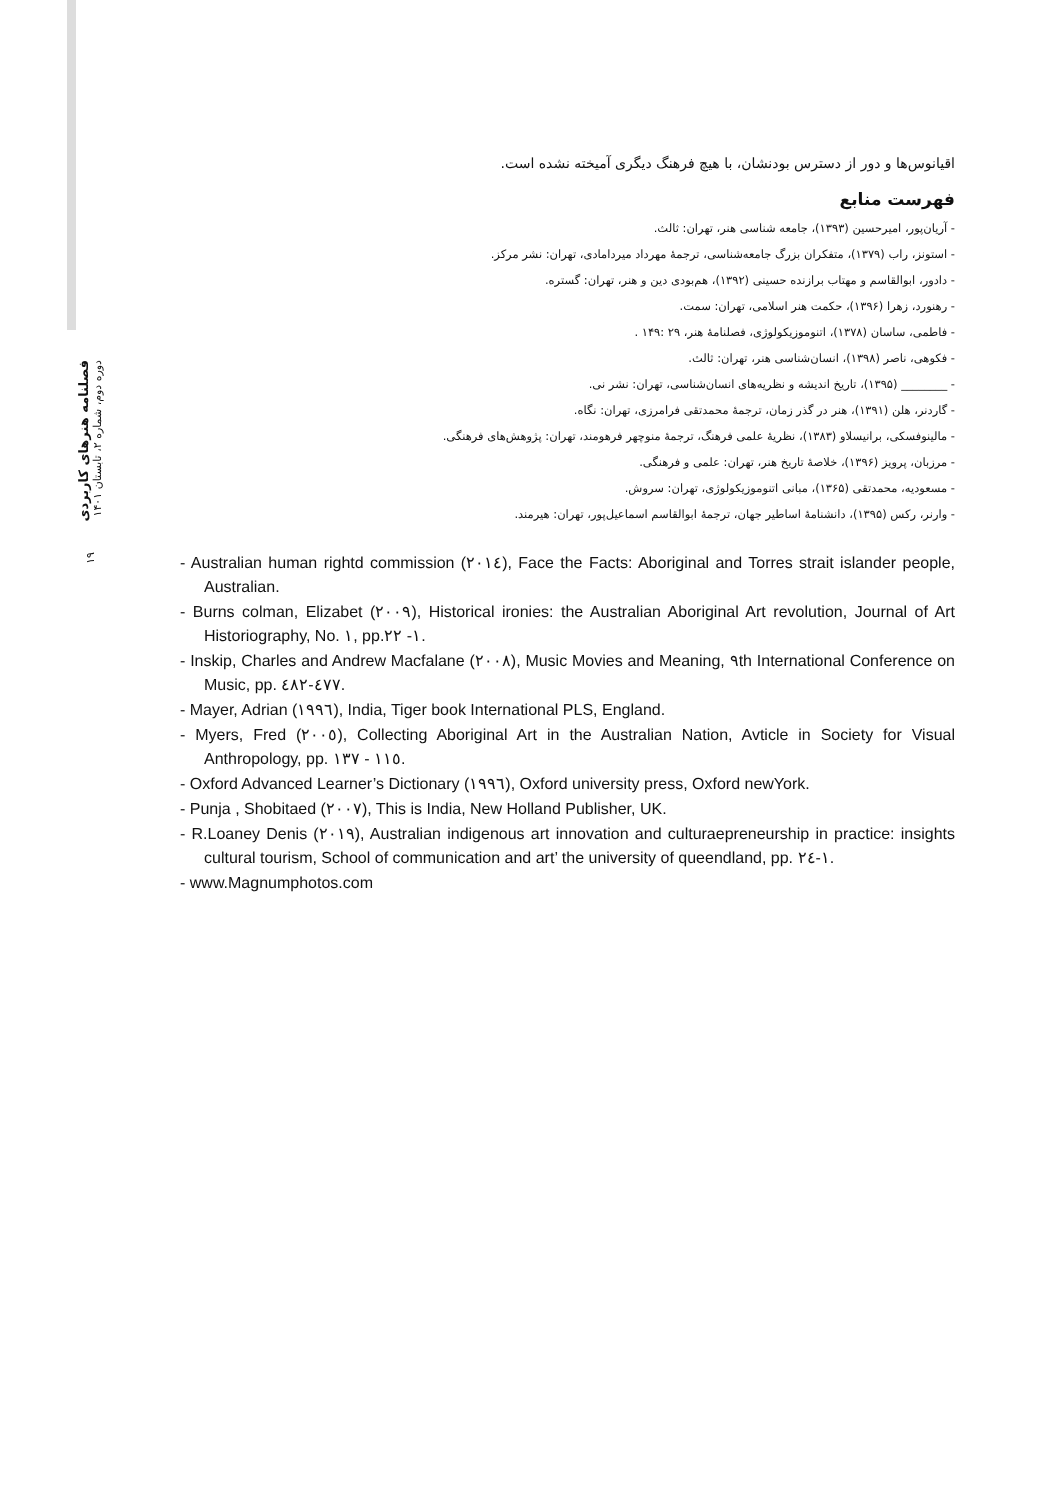فصلنامه هنرهای کاربردی
دوره دوم، شماره ۲، تابستان ۱۴۰۱
۱۹
اقیانوس‌ها و دور از دسترس بودنشان، با هیچ فرهنگ دیگری آمیخته نشده است.
فهرست منابع
- آریان‌پور، امیرحسین (۱۳۹۳)، جامعه شناسی هنر، تهران: ثالث.
- استونز، راب (۱۳۷۹)، متفکران بزرگ جامعه‌شناسی، ترجمهٔ مهرداد میردامادی، تهران: نشر مرکز.
- دادور، ابوالقاسم و مهتاب برازنده حسینی (۱۳۹۲)، هم‌بودی دین و هنر، تهران: گستره.
- رهنورد، زهرا (۱۳۹۶)، حکمت هنر اسلامی، تهران: سمت.
- فاطمی، ساسان (۱۳۷۸)، اتنوموزیکولوژی، فصلنامهٔ هنر، ۲۹ :۱۴۹ .
- فکوهی، ناصر (۱۳۹۸)، انسان‌شناسی هنر، تهران: ثالث.
- ________ (۱۳۹۵)، تاریخ اندیشه و نظریه‌های انسان‌شناسی، تهران: نشر نی.
- گاردنر، هلن (۱۳۹۱)، هنر در گذر زمان، ترجمهٔ محمدتقی فرامرزی، تهران: نگاه.
- مالینوفسکی، برانیسلاو (۱۳۸۳)، نظریهٔ علمی فرهنگ، ترجمهٔ منوچهر فرهومند، تهران: پژوهش‌های فرهنگی.
- مرزبان، پرویز (۱۳۹۶)، خلاصهٔ تاریخ هنر، تهران: علمی و فرهنگی.
- مسعودیه، محمدتقی (۱۳۶۵)، مبانی اتنوموزیکولوژی، تهران: سروش.
- وارنر، رکس (۱۳۹۵)، دانشنامهٔ اساطیر جهان، ترجمهٔ ابوالقاسم اسماعیل‌پور، تهران: هیرمند.
- Australian human rightd commission (٢٠١٤), Face the Facts: Aboriginal and Torres strait islander people, Australian.
- Burns colman, Elizabet (٢٠٠٩), Historical ironies: the Australian Aboriginal Art revolution, Journal of Art Historiography, No. ١, pp.١- ٢٢.
- Inskip, Charles and Andrew Macfalane (٢٠٠٨), Music Movies and Meaning, ٩th International Conference on Music, pp. ٤٧٧-٤٨٢.
- Mayer, Adrian (١٩٩٦), India, Tiger book International PLS, England.
- Myers, Fred (٢٠٠٥), Collecting Aboriginal Art in the Australian Nation, Avticle in Society for Visual Anthropology, pp. ١١٥ - ١٣٧.
- Oxford Advanced Learner’s Dictionary (١٩٩٦), Oxford university press, Oxford newYork.
- Punja , Shobitaed (٢٠٠٧), This is India, New Holland Publisher, UK.
- R.Loaney Denis (٢٠١٩), Australian indigenous art innovation and culturaepreneurship in practice: insights cultural tourism, School of communication and art’ the university of queendland, pp. ١-٢٤.
- www.Magnumphotos.com